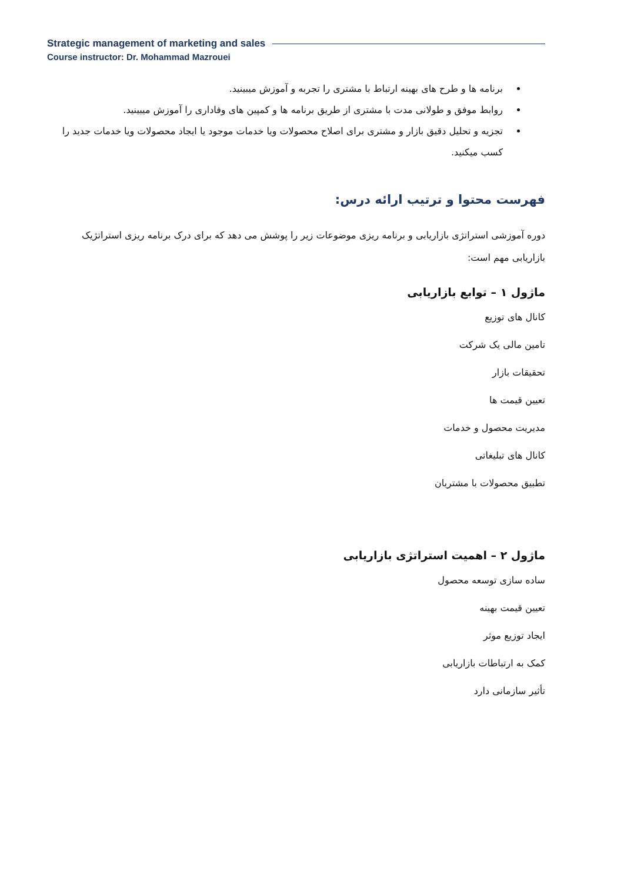Strategic management of marketing and sales
Course instructor: Dr. Mohammad Mazrouei
برنامه ها و طرح های بهینه ارتباط با مشتری را تجربه و آموزش میبینید.
روابط موفق و طولانی مدت با مشتری از طریق برنامه ها و کمپین های وفاداری را آموزش میبینید.
تجزیه و تحلیل دقیق بازار و مشتری برای اصلاح محصولات ویا خدمات موجود یا ایجاد محصولات ویا خدمات جدید را کسب میکنید.
فهرست محتوا و ترتیب ارائه درس:
دوره آموزشی استراتژی بازاریابی و برنامه ریزی موضوعات زیر را پوشش می دهد که برای درک برنامه ریزی استراتژیک بازاریابی مهم است:
ماژول ۱ – توابع بازاریابی
کانال های توزیع
تامین مالی یک شرکت
تحقیقات بازار
تعیین قیمت ها
مدیریت محصول و خدمات
کانال های تبلیغاتی
تطبیق محصولات با مشتریان
ماژول ۲ – اهمیت استراتژی بازاریابی
ساده سازی توسعه محصول
تعیین قیمت بهینه
ایجاد توزیع موثر
کمک به ارتباطات بازاریابی
تأثیر سازمانی دارد